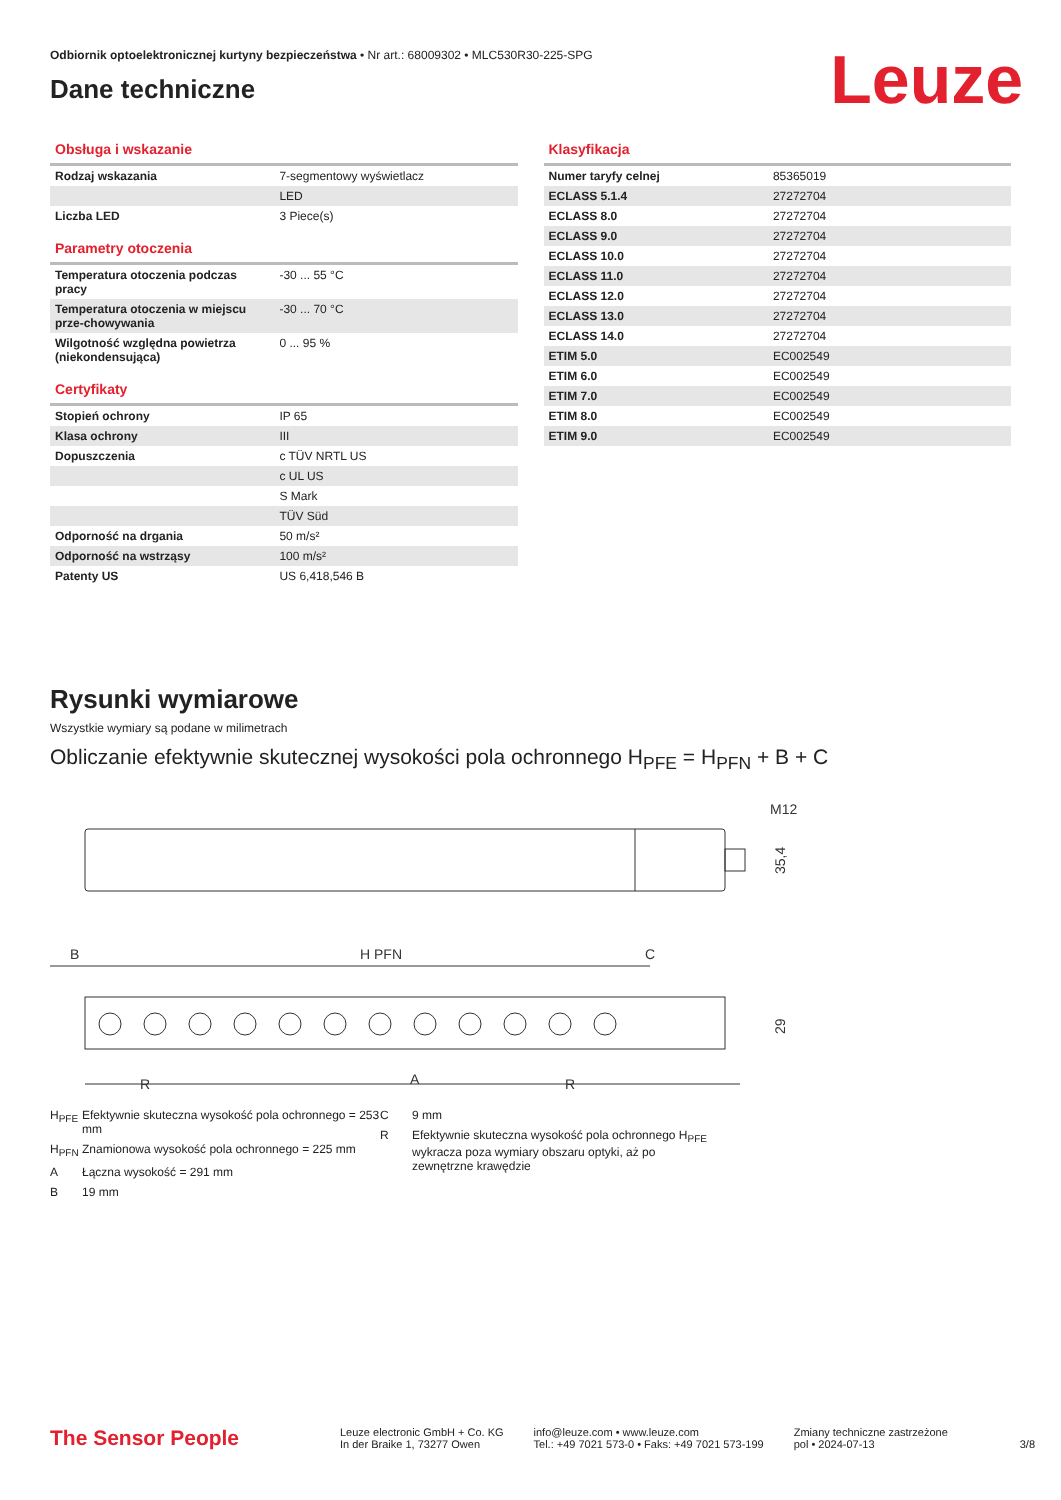Odbiornik optoelektronicznej kurtyny bezpieczeństwa • Nr art.: 68009302 • MLC530R30-225-SPG
Leuze
Dane techniczne
Obsługa i wskazanie
| Rodzaj wskazania | 7-segmentowy wyświetlacz |
| | LED |
| Liczba LED | 3 Piece(s) |
Parametry otoczenia
| Temperatura otoczenia podczas pracy | -30 ... 55 °C |
| Temperatura otoczenia w miejscu prze-chowywania | -30 ... 70 °C |
| Wilgotność względna powietrza (niekondensująca) | 0 ... 95 % |
Certyfikaty
| Stopień ochrony | IP 65 |
| Klasa ochrony | III |
| Dopuszczenia | c TÜV NRTL US |
| | c UL US |
| | S Mark |
| | TÜV Süd |
| Odporność na drgania | 50 m/s² |
| Odporność na wstrząsy | 100 m/s² |
| Patenty US | US 6,418,546 B |
Klasyfikacja
| Numer taryfy celnej | 85365019 |
| ECLASS 5.1.4 | 27272704 |
| ECLASS 8.0 | 27272704 |
| ECLASS 9.0 | 27272704 |
| ECLASS 10.0 | 27272704 |
| ECLASS 11.0 | 27272704 |
| ECLASS 12.0 | 27272704 |
| ECLASS 13.0 | 27272704 |
| ECLASS 14.0 | 27272704 |
| ETIM 5.0 | EC002549 |
| ETIM 6.0 | EC002549 |
| ETIM 7.0 | EC002549 |
| ETIM 8.0 | EC002549 |
| ETIM 9.0 | EC002549 |
Rysunki wymiarowe
Wszystkie wymiary są podane w milimetrach
Obliczanie efektywnie skutecznej wysokości pola ochronnego H<sub>PFE</sub> = H<sub>PFN</sub> + B + C
M12
35,4
B
H PFN
C
29
R
R
A
H<sub>PFE</sub> Efektywnie skuteczna wysokość pola ochronnego = 253 mm
H<sub>PFN</sub> Znamionowa wysokość pola ochronnego = 225 mm
A Łączna wysokość = 291 mm
B 19 mm
C 9 mm
R Efektywnie skuteczna wysokość pola ochronnego H<sub>PFE</sub> wykracza poza wymiary obszaru optyki, aż po zewnętrzne krawędzie
The Sensor People
Leuze electronic GmbH + Co. KG
In der Braike 1, 73277 Owen
info@leuze.com • www.leuze.com
Tel.: +49 7021 573-0 • Faks: +49 7021 573-199
Zmiany techniczne zastrzeżone
pol • 2024-07-13
3/8